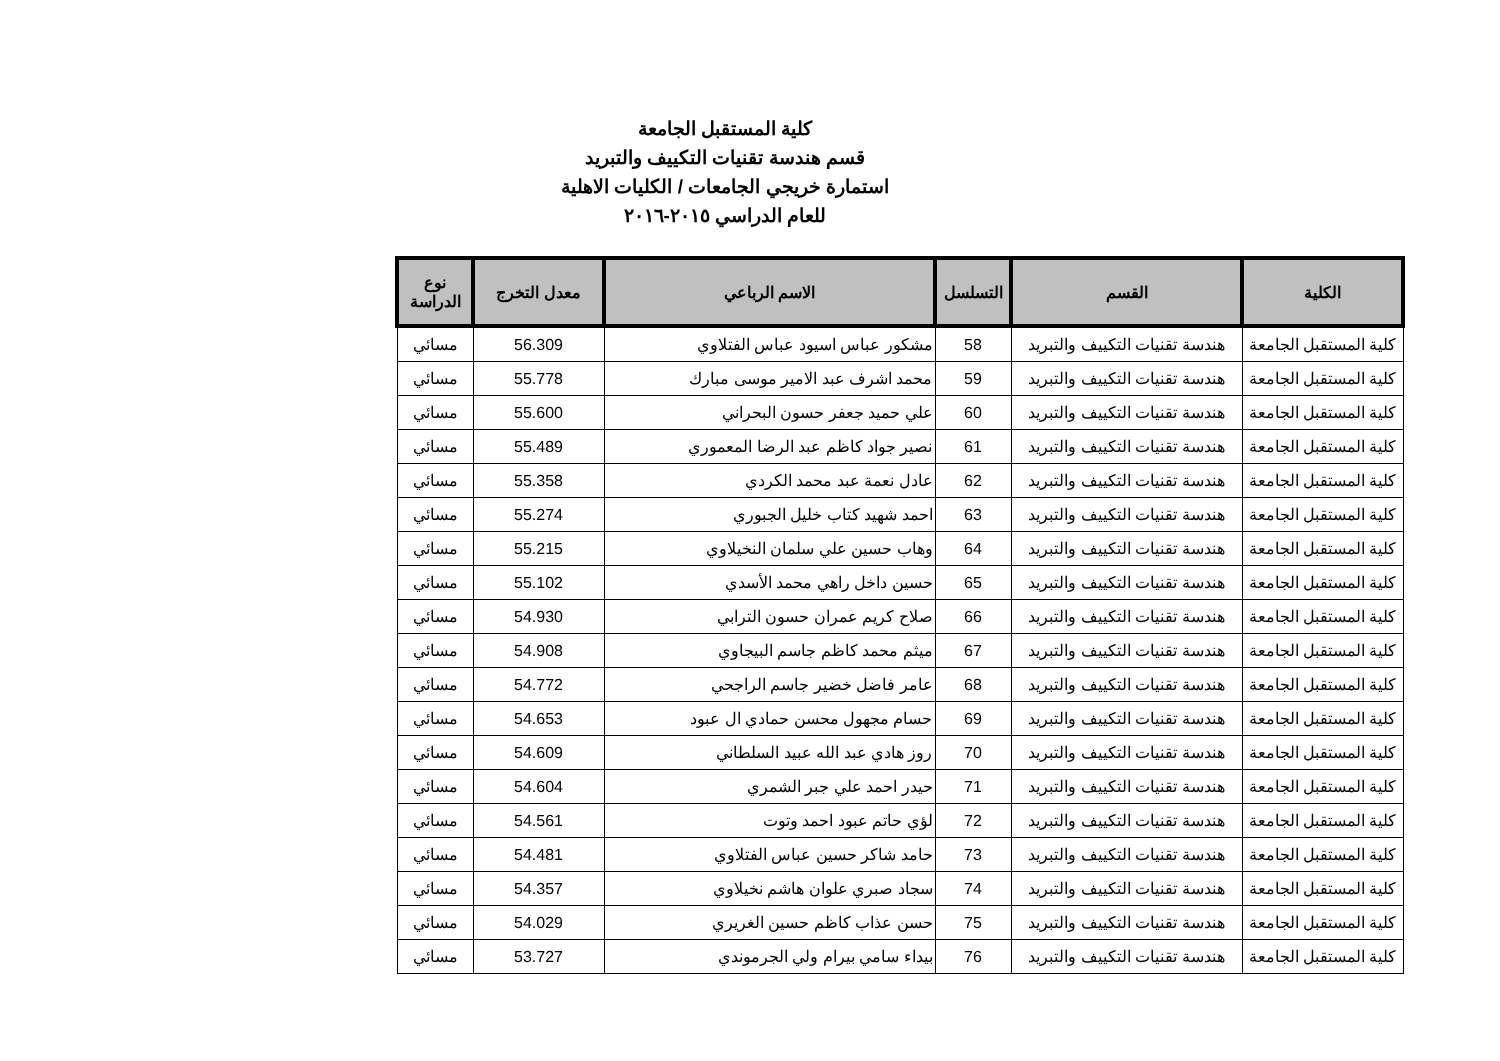كلية المستقبل الجامعة
قسم هندسة تقنيات التكييف والتبريد
استمارة خريجي الجامعات / الكليات الاهلية
للعام الدراسي ٢٠١٥-٢٠١٦
| الكلية | القسم | التسلسل | الاسم الرباعي | معدل التخرج | نوع الدراسة |
| --- | --- | --- | --- | --- | --- |
| كلية المستقبل الجامعة | هندسة تقنيات التكييف والتبريد | 58 | مشكور عباس اسيود عباس الفتلاوي | 56.309 | مسائي |
| كلية المستقبل الجامعة | هندسة تقنيات التكييف والتبريد | 59 | محمد اشرف عبد الامير موسى مبارك | 55.778 | مسائي |
| كلية المستقبل الجامعة | هندسة تقنيات التكييف والتبريد | 60 | علي حميد جعفر حسون البحراني | 55.600 | مسائي |
| كلية المستقبل الجامعة | هندسة تقنيات التكييف والتبريد | 61 | نصير جواد كاظم عبد الرضا المعموري | 55.489 | مسائي |
| كلية المستقبل الجامعة | هندسة تقنيات التكييف والتبريد | 62 | عادل نعمة عبد محمد الكردي | 55.358 | مسائي |
| كلية المستقبل الجامعة | هندسة تقنيات التكييف والتبريد | 63 | احمد شهيد كتاب خليل الجبوري | 55.274 | مسائي |
| كلية المستقبل الجامعة | هندسة تقنيات التكييف والتبريد | 64 | وهاب حسين علي سلمان النخيلاوي | 55.215 | مسائي |
| كلية المستقبل الجامعة | هندسة تقنيات التكييف والتبريد | 65 | حسين داخل راهي محمد الأسدي | 55.102 | مسائي |
| كلية المستقبل الجامعة | هندسة تقنيات التكييف والتبريد | 66 | صلاح كريم عمران حسون الترابي | 54.930 | مسائي |
| كلية المستقبل الجامعة | هندسة تقنيات التكييف والتبريد | 67 | ميثم محمد كاظم جاسم البيجاوي | 54.908 | مسائي |
| كلية المستقبل الجامعة | هندسة تقنيات التكييف والتبريد | 68 | عامر فاضل خضير جاسم الراجحي | 54.772 | مسائي |
| كلية المستقبل الجامعة | هندسة تقنيات التكييف والتبريد | 69 | حسام مجهول محسن حمادي ال عبود | 54.653 | مسائي |
| كلية المستقبل الجامعة | هندسة تقنيات التكييف والتبريد | 70 | روز هادي عبد الله عبيد السلطاني | 54.609 | مسائي |
| كلية المستقبل الجامعة | هندسة تقنيات التكييف والتبريد | 71 | حيدر احمد علي جبر الشمري | 54.604 | مسائي |
| كلية المستقبل الجامعة | هندسة تقنيات التكييف والتبريد | 72 | لؤي حاتم عبود احمد وتوت | 54.561 | مسائي |
| كلية المستقبل الجامعة | هندسة تقنيات التكييف والتبريد | 73 | حامد شاكر حسين عباس الفتلاوي | 54.481 | مسائي |
| كلية المستقبل الجامعة | هندسة تقنيات التكييف والتبريد | 74 | سجاد صبري علوان هاشم نخيلاوي | 54.357 | مسائي |
| كلية المستقبل الجامعة | هندسة تقنيات التكييف والتبريد | 75 | حسن عذاب كاظم حسين الغريري | 54.029 | مسائي |
| كلية المستقبل الجامعة | هندسة تقنيات التكييف والتبريد | 76 | بيداء سامي بيرام ولي الجرموندي | 53.727 | مسائي |